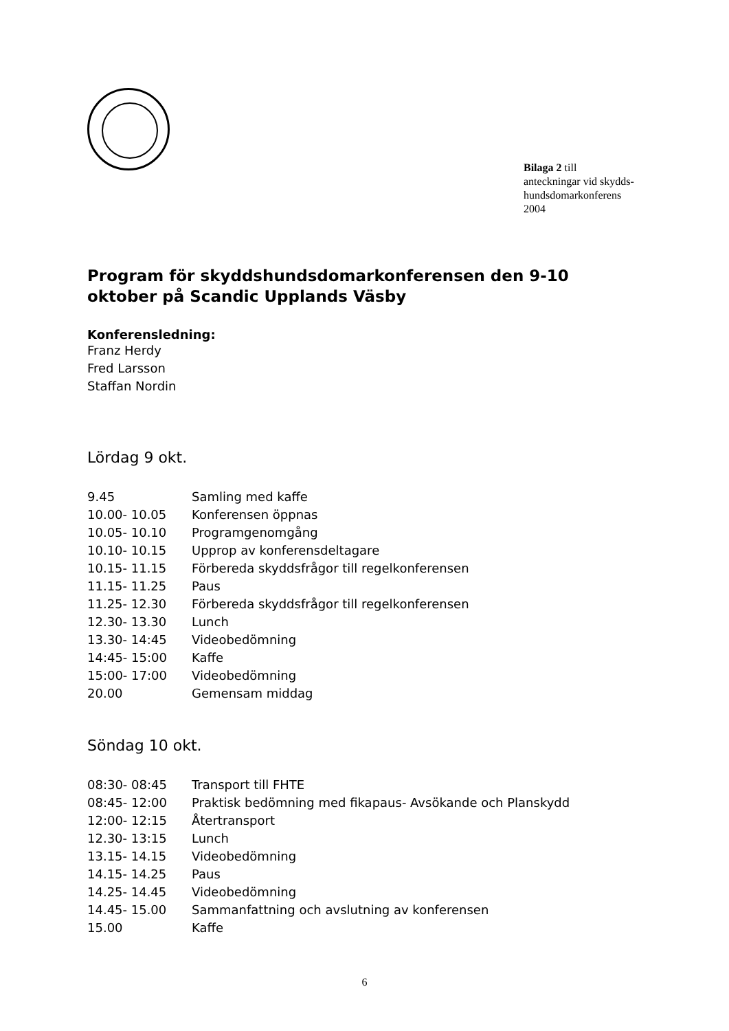Bilaga 2 till
anteckningar vid skydds-
hundsdomarkonferens
2004
Program för skyddshundsdomarkonferensen den 9-10 oktober på Scandic Upplands Väsby
Konferensledning:
Franz Herdy
Fred Larsson
Staffan Nordin
Lördag 9 okt.
| 9.45 | Samling med kaffe |
| 10.00- 10.05 | Konferensen öppnas |
| 10.05- 10.10 | Programgenomgång |
| 10.10- 10.15 | Upprop av konferensdeltagare |
| 10.15- 11.15 | Förbereda skyddsfrågor till regelkonferensen |
| 11.15- 11.25 | Paus |
| 11.25- 12.30 | Förbereda skyddsfrågor till regelkonferensen |
| 12.30- 13.30 | Lunch |
| 13.30- 14:45 | Videobedömning |
| 14:45- 15:00 | Kaffe |
| 15:00- 17:00 | Videobedömning |
| 20.00 | Gemensam middag |
Söndag 10 okt.
| 08:30- 08:45 | Transport till FHTE |
| 08:45- 12:00 | Praktisk bedömning med fikapaus- Avsökande och Planskydd |
| 12:00- 12:15 | Återtransport |
| 12.30- 13:15 | Lunch |
| 13.15- 14.15 | Videobedömning |
| 14.15- 14.25 | Paus |
| 14.25- 14.45 | Videobedömning |
| 14.45- 15.00 | Sammanfattning och avslutning av konferensen |
| 15.00 | Kaffe |
6